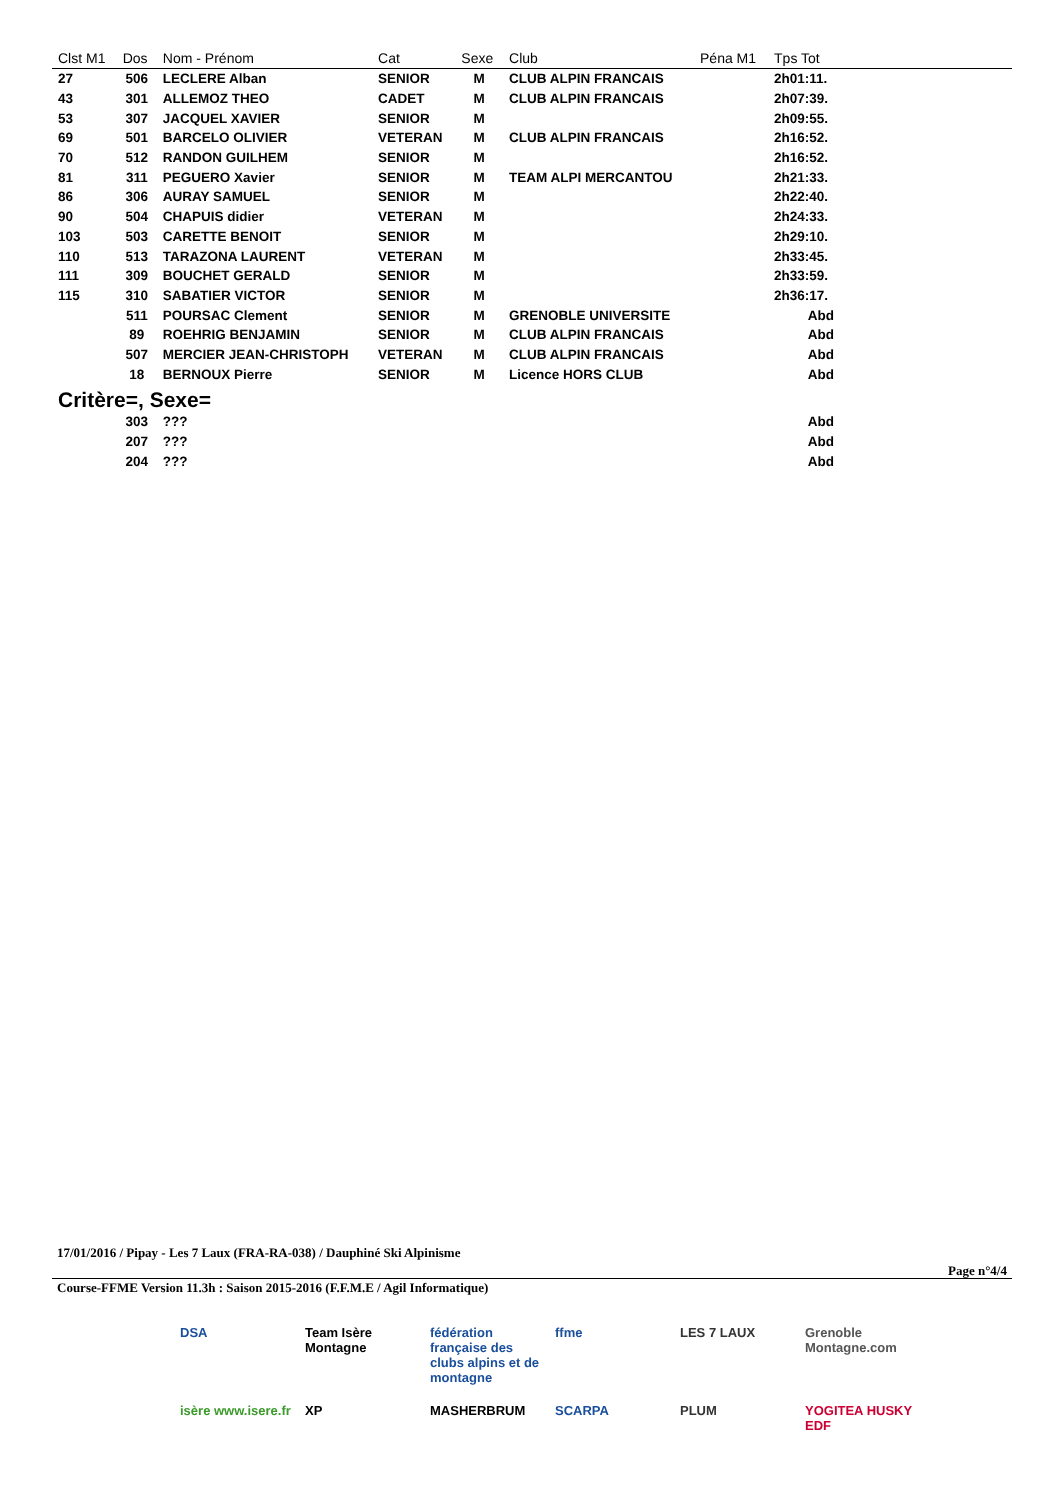| Clst M1 | Dos | Nom - Prénom | Cat | Sexe | Club | Péna M1 | Tps Tot | |
| --- | --- | --- | --- | --- | --- | --- | --- | --- |
| 27 | 506 | LECLERE Alban | SENIOR | M | CLUB ALPIN FRANCAIS | | 2h01:11. | |
| 43 | 301 | ALLEMOZ THEO | CADET | M | CLUB ALPIN FRANCAIS | | 2h07:39. | |
| 53 | 307 | JACQUEL XAVIER | SENIOR | M | | | 2h09:55. | |
| 69 | 501 | BARCELO OLIVIER | VETERAN | M | CLUB ALPIN FRANCAIS | | 2h16:52. | |
| 70 | 512 | RANDON GUILHEM | SENIOR | M | | | 2h16:52. | |
| 81 | 311 | PEGUERO Xavier | SENIOR | M | TEAM ALPI MERCANTOU | | 2h21:33. | |
| 86 | 306 | AURAY SAMUEL | SENIOR | M | | | 2h22:40. | |
| 90 | 504 | CHAPUIS didier | VETERAN | M | | | 2h24:33. | |
| 103 | 503 | CARETTE BENOIT | SENIOR | M | | | 2h29:10. | |
| 110 | 513 | TARAZONA LAURENT | VETERAN | M | | | 2h33:45. | |
| 111 | 309 | BOUCHET GERALD | SENIOR | M | | | 2h33:59. | |
| 115 | 310 | SABATIER VICTOR | SENIOR | M | | | 2h36:17. | |
| | 511 | POURSAC Clement | SENIOR | M | GRENOBLE UNIVERSITE | | Abd | |
| | 89 | ROEHRIG BENJAMIN | SENIOR | M | CLUB ALPIN FRANCAIS | | Abd | |
| | 507 | MERCIER JEAN-CHRISTOPH | VETERAN | M | CLUB ALPIN FRANCAIS | | Abd | |
| | 18 | BERNOUX Pierre | SENIOR | M | Licence HORS CLUB | | Abd | |
| Critère=, Sexe= | | | | | | | | |
| | 303 | ??? | | | | | Abd | |
| | 207 | ??? | | | | | Abd | |
| | 204 | ??? | | | | | Abd | |
17/01/2016 / Pipay - Les 7 Laux (FRA-RA-038) / Dauphiné Ski Alpinisme
Page n°4/4
Course-FFME Version 11.3h : Saison 2015-2016 (F.F.M.E / Agil Informatique)
DSA Team Isère Montagne fédération française des clubs alpins et de montagne ffme LES 7 LAUX Grenoble Montagne.com isère www.isere.fr XP MASHERBRUM SCARPA PLUM YOGITEA HUSKY EDF